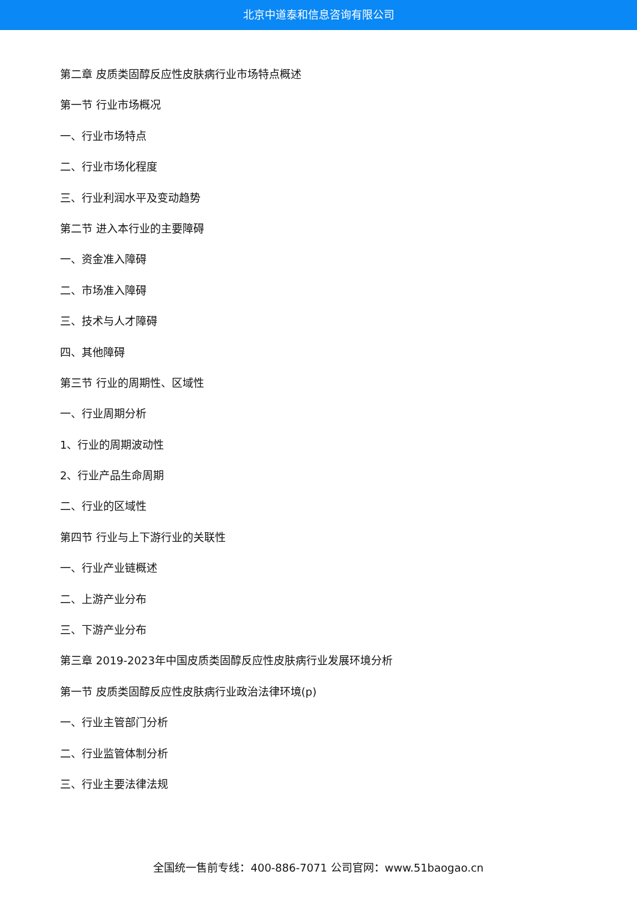北京中道泰和信息咨询有限公司
第二章 皮质类固醇反应性皮肤病行业市场特点概述
第一节 行业市场概况
一、行业市场特点
二、行业市场化程度
三、行业利润水平及变动趋势
第二节 进入本行业的主要障碍
一、资金准入障碍
二、市场准入障碍
三、技术与人才障碍
四、其他障碍
第三节 行业的周期性、区域性
一、行业周期分析
1、行业的周期波动性
2、行业产品生命周期
二、行业的区域性
第四节 行业与上下游行业的关联性
一、行业产业链概述
二、上游产业分布
三、下游产业分布
第三章 2019-2023年中国皮质类固醇反应性皮肤病行业发展环境分析
第一节 皮质类固醇反应性皮肤病行业政治法律环境(p)
一、行业主管部门分析
二、行业监管体制分析
三、行业主要法律法规
全国统一售前专线：400-886-7071 公司官网：www.51baogao.cn